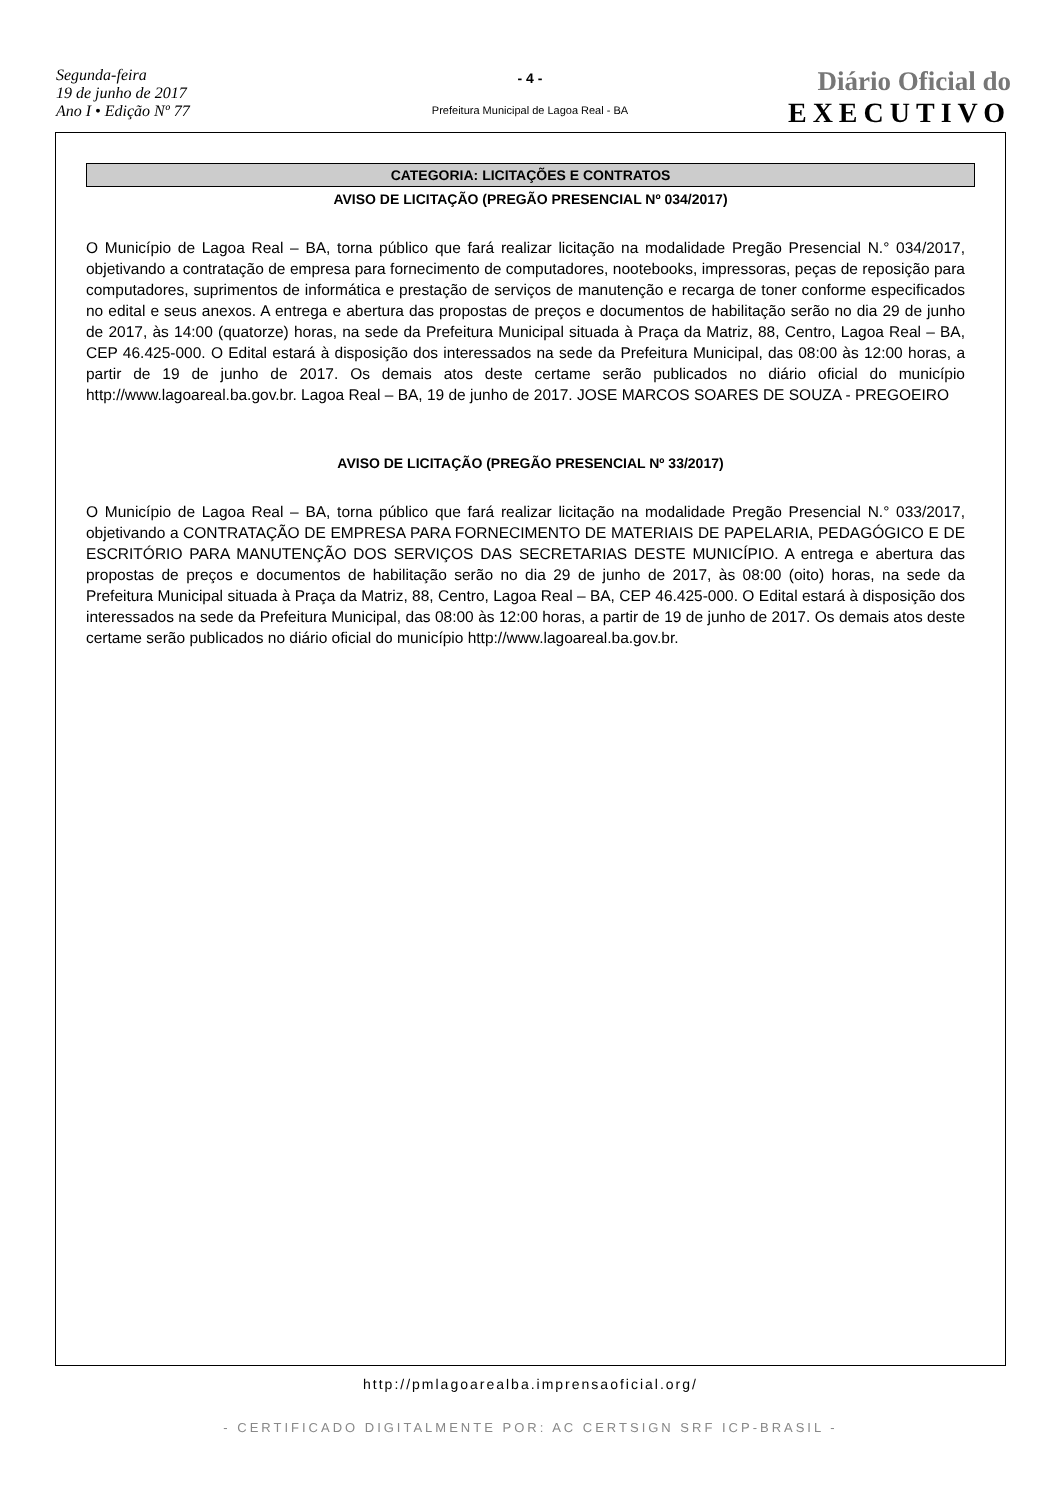Segunda-feira
19 de junho de 2017
Ano I • Edição Nº 77
- 4 -
Prefeitura Municipal de Lagoa Real - BA
Diário Oficial do
EXECUTIVO
CATEGORIA: LICITAÇÕES E CONTRATOS
AVISO DE LICITAÇÃO (PREGÃO PRESENCIAL Nº 034/2017)
O Município de Lagoa Real – BA, torna público que fará realizar licitação na modalidade Pregão Presencial N.° 034/2017, objetivando a contratação de empresa para fornecimento de computadores, nootebooks, impressoras, peças de reposição para computadores, suprimentos de informática e prestação de serviços de manutenção e recarga de toner conforme especificados no edital e seus anexos. A entrega e abertura das propostas de preços e documentos de habilitação serão no dia 29 de junho de 2017, às 14:00 (quatorze) horas, na sede da Prefeitura Municipal situada à Praça da Matriz, 88, Centro, Lagoa Real – BA, CEP 46.425-000. O Edital estará à disposição dos interessados na sede da Prefeitura Municipal, das 08:00 às 12:00 horas, a partir de 19 de junho de 2017. Os demais atos deste certame serão publicados no diário oficial do município http://www.lagoareal.ba.gov.br. Lagoa Real – BA, 19 de junho de 2017. JOSE MARCOS SOARES DE SOUZA - PREGOEIRO
AVISO DE LICITAÇÃO (PREGÃO PRESENCIAL Nº 33/2017)
O Município de Lagoa Real – BA, torna público que fará realizar licitação na modalidade Pregão Presencial N.° 033/2017, objetivando a CONTRATAÇÃO DE EMPRESA PARA FORNECIMENTO DE MATERIAIS DE PAPELARIA, PEDAGÓGICO E DE ESCRITÓRIO PARA MANUTENÇÃO DOS SERVIÇOS DAS SECRETARIAS DESTE MUNICÍPIO. A entrega e abertura das propostas de preços e documentos de habilitação serão no dia 29 de junho de 2017, às 08:00 (oito) horas, na sede da Prefeitura Municipal situada à Praça da Matriz, 88, Centro, Lagoa Real – BA, CEP 46.425-000. O Edital estará à disposição dos interessados na sede da Prefeitura Municipal, das 08:00 às 12:00 horas, a partir de 19 de junho de 2017. Os demais atos deste certame serão publicados no diário oficial do município http://www.lagoareal.ba.gov.br.
http://pmlagoarealba.imprensaoficial.org/
- CERTIFICADO DIGITALMENTE POR: AC CERTSIGN SRF ICP-BRASIL -